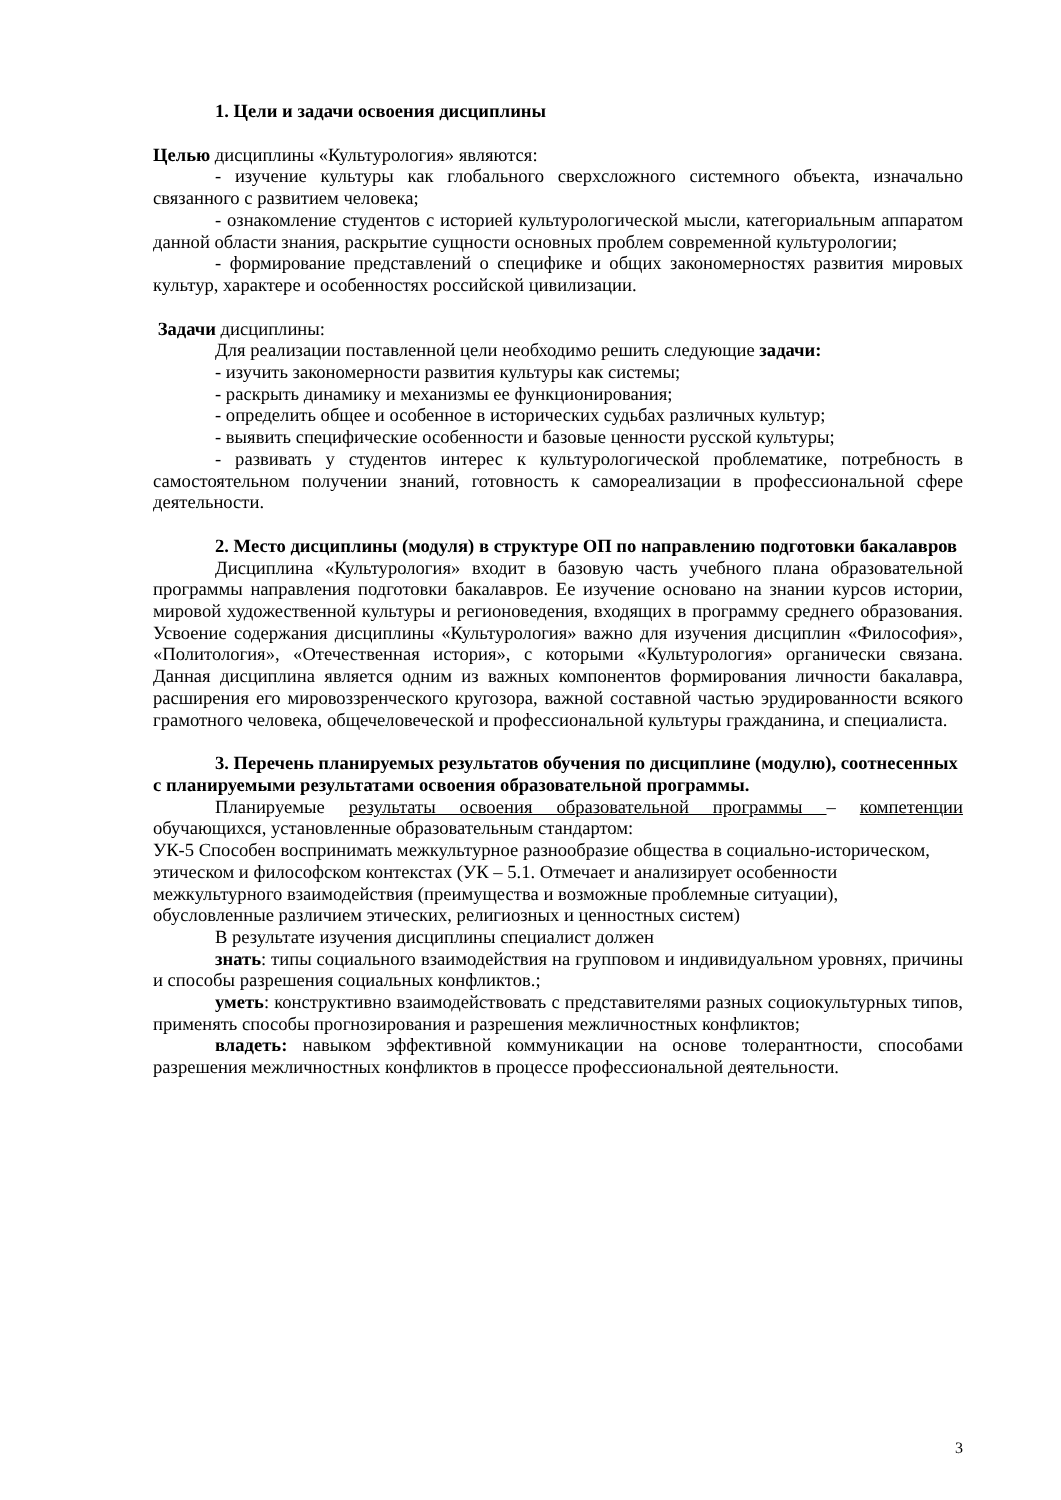1. Цели и задачи освоения дисциплины
Целью дисциплины «Культурология» являются:
- изучение культуры как глобального сверхсложного системного объекта, изначально связанного с развитием человека;
- ознакомление студентов с историей культурологической мысли, категориальным аппаратом данной области знания, раскрытие сущности основных проблем современной культурологии;
- формирование представлений о специфике и общих закономерностях развития мировых культур, характере и особенностях российской цивилизации.
Задачи дисциплины:
Для реализации поставленной цели необходимо решить следующие задачи:
- изучить закономерности развития культуры как системы;
- раскрыть динамику и механизмы ее функционирования;
- определить общее и особенное в исторических судьбах различных культур;
- выявить специфические особенности и базовые ценности русской культуры;
- развивать у студентов интерес к культурологической проблематике, потребность в самостоятельном получении знаний, готовность к самореализации в профессиональной сфере деятельности.
2. Место дисциплины (модуля) в структуре ОП по направлению подготовки бакалавров
Дисциплина «Культурология» входит в базовую часть учебного плана образовательной программы направления подготовки бакалавров. Ее изучение основано на знании курсов истории, мировой художественной культуры и регионоведения, входящих в программу среднего образования. Усвоение содержания дисциплины «Культурология» важно для изучения дисциплин «Философия», «Политология», «Отечественная история», с которыми «Культурология» органически связана. Данная дисциплина является одним из важных компонентов формирования личности бакалавра, расширения его мировоззренческого кругозора, важной составной частью эрудированности всякого грамотного человека, общечеловеческой и профессиональной культуры гражданина, и специалиста.
3. Перечень планируемых результатов обучения по дисциплине (модулю), соотнесенных с планируемыми результатами освоения образовательной программы.
Планируемые результаты освоения образовательной программы – компетенции обучающихся, установленные образовательным стандартом:
УК-5 Способен воспринимать межкультурное разнообразие общества в социально-историческом, этическом и философском контекстах (УК – 5.1. Отмечает и анализирует особенности межкультурного взаимодействия (преимущества и возможные проблемные ситуации), обусловленные различием этических, религиозных и ценностных систем)
В результате изучения дисциплины специалист должен
знать: типы социального взаимодействия на групповом и индивидуальном уровнях, причины и способы разрешения социальных конфликтов.;
уметь: конструктивно взаимодействовать с представителями разных социокультурных типов, применять способы прогнозирования и разрешения межличностных конфликтов;
владеть: навыком эффективной коммуникации на основе толерантности, способами разрешения межличностных конфликтов в процессе профессиональной деятельности.
3